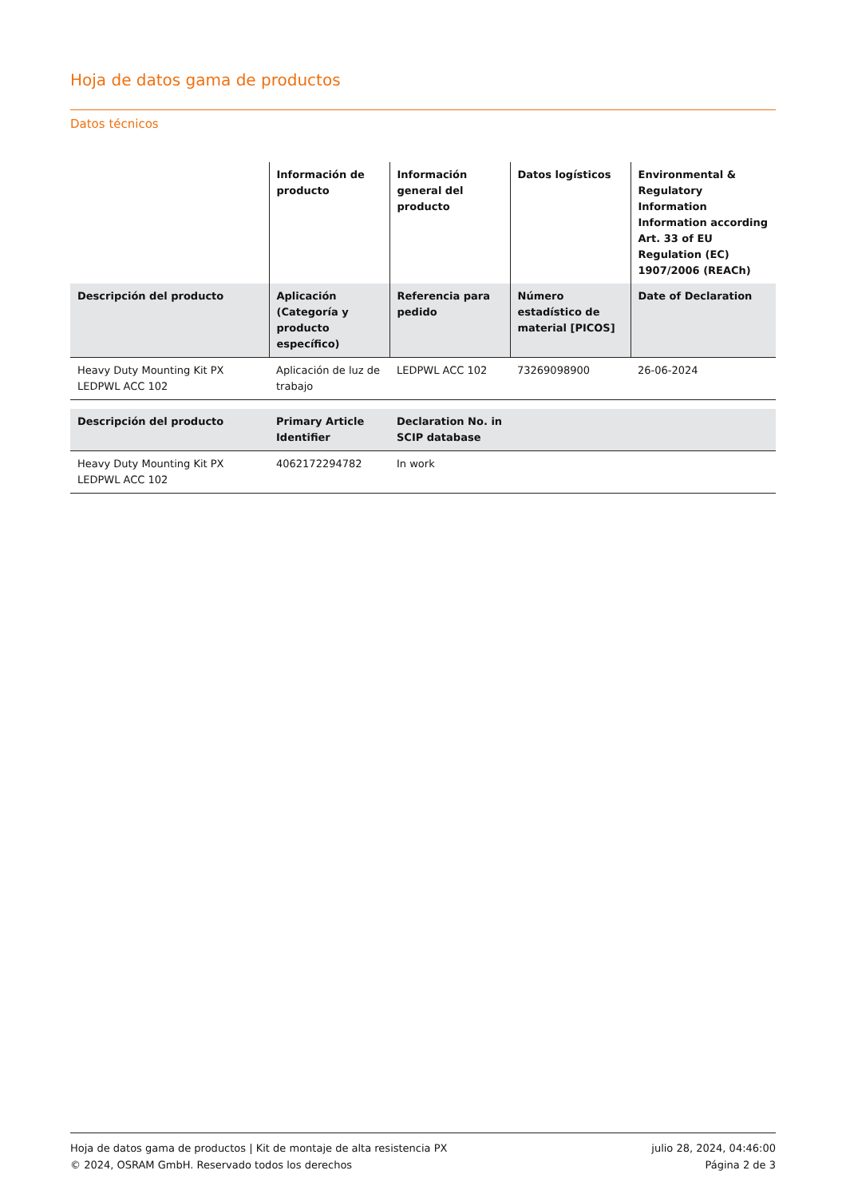Hoja de datos gama de productos
Datos técnicos
| | Información de producto | Información general del producto | Datos logísticos | Environmental & Regulatory Information Information according Art. 33 of EU Regulation (EC) 1907/2006 (REACh) |
| --- | --- | --- | --- | --- |
| Descripción del producto | Aplicación (Categoría y producto específico) | Referencia para pedido | Número estadístico de material [PICOS] | Date of Declaration |
| Heavy Duty Mounting Kit PX LEDPWL ACC 102 | Aplicación de luz de trabajo | LEDPWL ACC 102 | 73269098900 | 26-06-2024 |
| Descripción del producto | Primary Article Identifier | Declaration No. in SCIP database | |
| --- | --- | --- | --- |
| Heavy Duty Mounting Kit PX LEDPWL ACC 102 | 4062172294782 | In work | |
Hoja de datos gama de productos | Kit de montaje de alta resistencia PX
© 2024, OSRAM GmbH. Reservado todos los derechos
julio 28, 2024, 04:46:00
Página 2 de 3